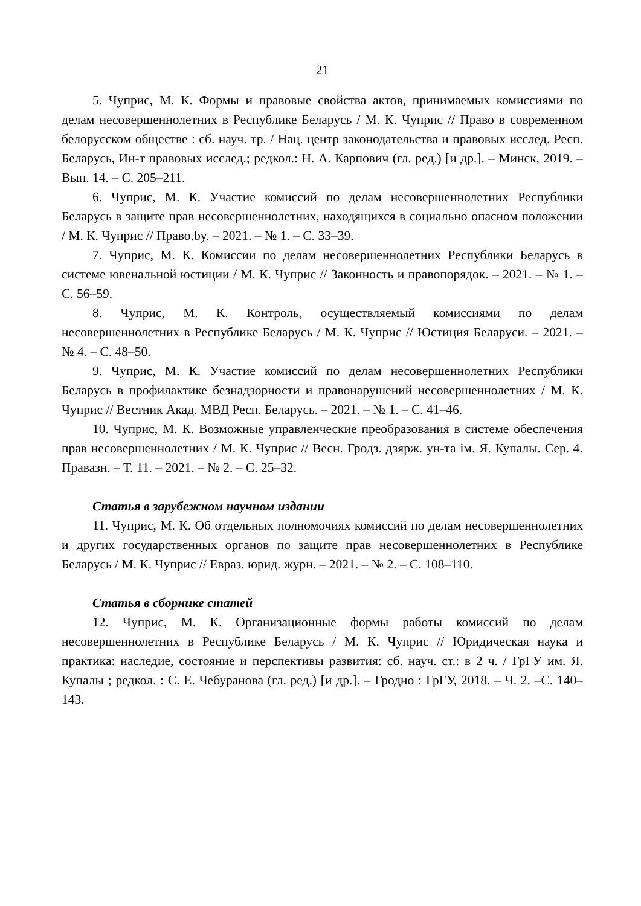21
5. Чуприс, М. К. Формы и правовые свойства актов, принимаемых комиссиями по делам несовершеннолетних в Республике Беларусь / М. К. Чуприс // Право в современном белорусском обществе : сб. науч. тр. / Нац. центр законодательства и правовых исслед. Респ. Беларусь, Ин-т правовых исслед.; редкол.: Н. А. Карпович (гл. ред.) [и др.]. – Минск, 2019. – Вып. 14. – С. 205–211.
6. Чуприс, М. К. Участие комиссий по делам несовершеннолетних Республики Беларусь в защите прав несовершеннолетних, находящихся в социально опасном положении / М. К. Чуприс // Право.by. – 2021. – № 1. – С. 33–39.
7. Чуприс, М. К. Комиссии по делам несовершеннолетних Республики Беларусь в системе ювенальной юстиции / М. К. Чуприс // Законность и правопорядок. – 2021. – № 1. – С. 56–59.
8. Чуприс, М. К. Контроль, осуществляемый комиссиями по делам несовершеннолетних в Республике Беларусь / М. К. Чуприс // Юстиция Беларуси. – 2021. – № 4. – С. 48–50.
9. Чуприс, М. К. Участие комиссий по делам несовершеннолетних Республики Беларусь в профилактике безнадзорности и правонарушений несовершеннолетних / М. К. Чуприс // Вестник Акад. МВД Респ. Беларусь. – 2021. – № 1. – С. 41–46.
10. Чуприс, М. К. Возможные управленческие преобразования в системе обеспечения прав несовершеннолетних / М. К. Чуприс // Весн. Гродз. дзярж. ун-та ім. Я. Купалы. Сер. 4. Правазн. – Т. 11. – 2021. – № 2. – С. 25–32.
Статья в зарубежном научном издании
11. Чуприс, М. К. Об отдельных полномочиях комиссий по делам несовершеннолетних и других государственных органов по защите прав несовершеннолетних в Республике Беларусь / М. К. Чуприс // Евраз. юрид. журн. – 2021. – № 2. – С. 108–110.
Статья в сборнике статей
12. Чуприс, М. К. Организационные формы работы комиссий по делам несовершеннолетних в Республике Беларусь / М. К. Чуприс // Юридическая наука и практика: наследие, состояние и перспективы развития: сб. науч. ст.: в 2 ч. / ГрГУ им. Я. Купалы ; редкол. : С. Е. Чебуранова (гл. ред.) [и др.]. – Гродно : ГрГУ, 2018. – Ч. 2. –С. 140–143.